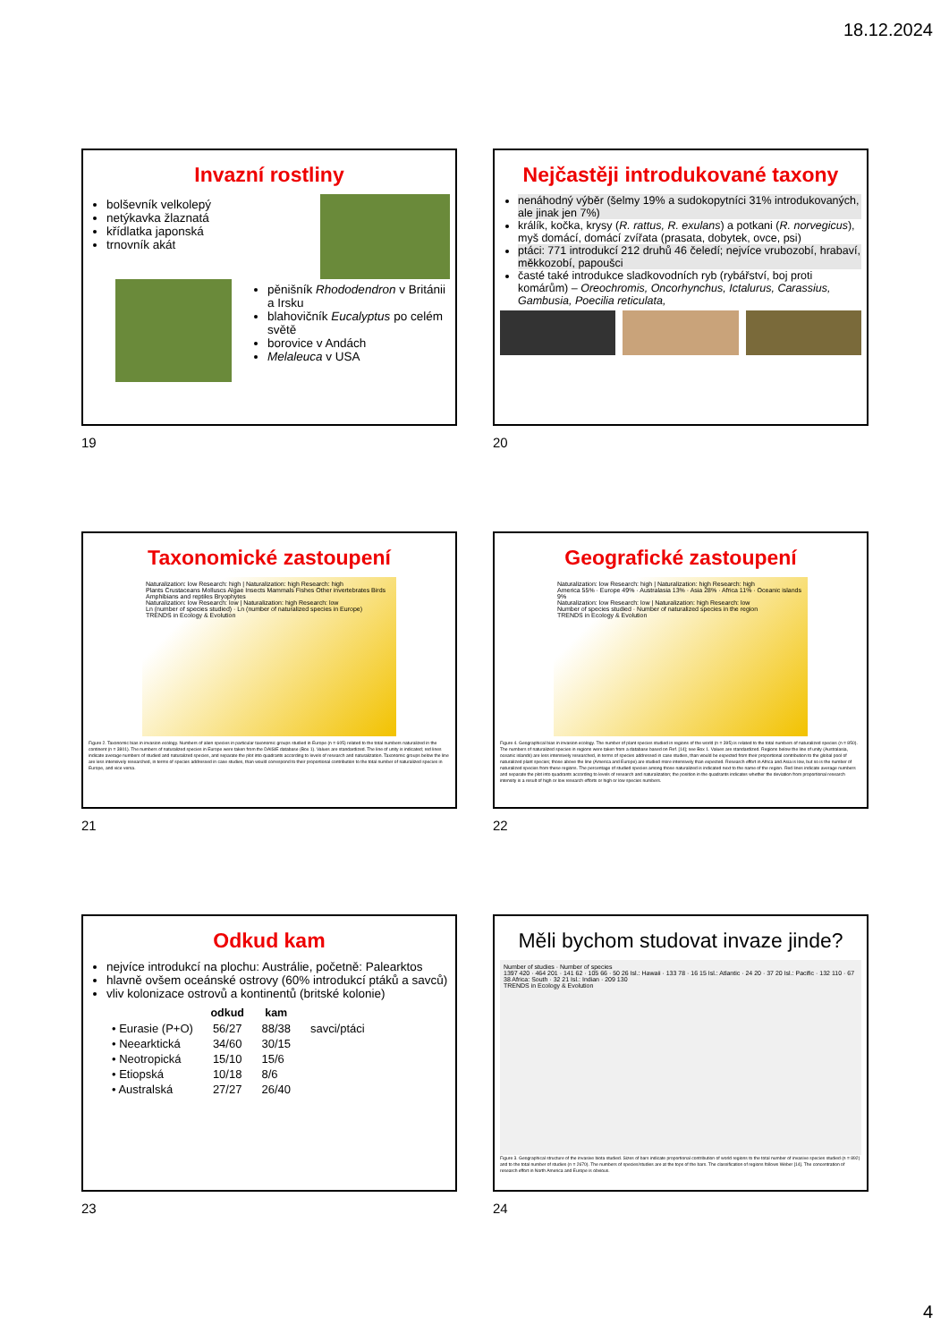18.12.2024
Invazní rostliny
bolševník velkolepý
netýkavka žlaznatá
křídlatka japonská
trnovník akát
pěnišník Rhododendron v Británii a Irsku
blahovičník Eucalyptus po celém světě
borovice v Andách
Melaleuca v USA
19
Nejčastěji introdukované taxony
nenáhodný výběr (šelmy 19% a sudokopytníci 31% introdukovaných, ale jinak jen 7%)
králík, kočka, krysy (R. rattus, R. exulans) a potkani (R. norvegicus), myš domácí, domácí zvířata (prasata, dobytek, ovce, psi)
ptáci: 771 introdukcí 212 druhů 46 čeledí; nejvíce vrubozobí, hrabaví, měkkozobí, papoušci
časté také introdukce sladkovodních ryb (rybářství, boj proti komárům) – Oreochromis, Oncorhynchus, Ictalurus, Carassius, Gambusia, Poecilia reticulata,
20
Taxonomické zastoupení
Naturalization: low Research: high | Naturalization: high Research: high
Plants Crustaceans Molluscs Algae Insects Mammals Fishes Other invertebrates Birds Amphibians and reptiles Bryophytes
Naturalization: low Research: low | Naturalization: high Research: low
Ln (number of species studied) · Ln (number of naturalized species in Europe)
TRENDS in Ecology & Evolution
Figure 2. Taxonomic bias in invasion ecology. Numbers of alien species in particular taxonomic groups studied in Europe (n = 605) related to the total numbers naturalized in the continent (n = 3801). The numbers of naturalized species in Europe were taken from the DAISIE database (Box 1). Values are standardized. The line of unity is indicated; red lines indicate average numbers of studied and naturalized species, and separate the plot into quadrants according to levels of research and naturalization. Taxonomic groups below the line are less intensively researched, in terms of species addressed in case studies, than would correspond to their proportional contribution to the total number of naturalized species in Europe, and vice versa.
21
Geografické zastoupení
Naturalization: low Research: high | Naturalization: high Research: high
America 55% · Europe 49% · Australasia 13% · Asia 28% · Africa 11% · Oceanic islands 9%
Naturalization: low Research: low | Naturalization: high Research: low
Number of species studied · Number of naturalized species in the region
TRENDS in Ecology & Evolution
Figure 4. Geographical bias in invasion ecology. The number of plant species studied in regions of the world (n = 395) is related to the total numbers of naturalized species (n = 850). The numbers of naturalized species in regions were taken from a database based on Ref. [14]; see Box 1. Values are standardized. Regions below the line of unity (Australasia, oceanic islands) are less intensively researched, in terms of species addressed in case studies, than would be expected from their proportional contribution to the global pool of naturalized plant species; those above the line (America and Europe) are studied more intensively than expected. Research effort in Africa and Asia is low, but so is the number of naturalized species from these regions. The percentage of studied species among those naturalized is indicated next to the name of the region. Red lines indicate average numbers and separate the plot into quadrants according to levels of research and naturalization; the position in the quadrants indicates whether the deviation from proportional research intensity is a result of high or low research efforts or high or low species numbers.
22
Odkud kam
nejvíce introdukcí na plochu: Austrálie, početně: Palearktos
hlavně ovšem oceánské ostrovy (60% introdukcí ptáků a savců)
vliv kolonizace ostrovů a kontinentů (britské kolonie)
| | odkud | kam | |
| --- | --- | --- | --- |
| • Eurasie (P+O) | 56/27 | 88/38 | savci/ptáci |
| • Neearktická | 34/60 | 30/15 | |
| • Neotropická | 15/10 | 15/6 | |
| • Etiopská | 10/18 | 8/6 | |
| • Australská | 27/27 | 26/40 | |
23
Měli bychom studovat invaze jinde?
Number of studies · Number of species
1397 420 · 464 201 · 141 62 · 105 66 · 50 26 Isl.: Hawaii · 133 78 · 16 15 Isl.: Atlantic · 24 20 · 37 20 Isl.: Pacific · 132 110 · 67 38 Africa: South · 32 21 Isl.: Indian · 209 130
TRENDS in Ecology & Evolution
Figure 3. Geographical structure of the invasive biota studied. Sizes of bars indicate proportional contribution of world regions to the total number of invasive species studied (n = 892) and to the total number of studies (n = 2670). The numbers of species/studies are at the tops of the bars. The classification of regions follows Weber [14]. The concentration of research effort in North America and Europe is obvious.
24
4